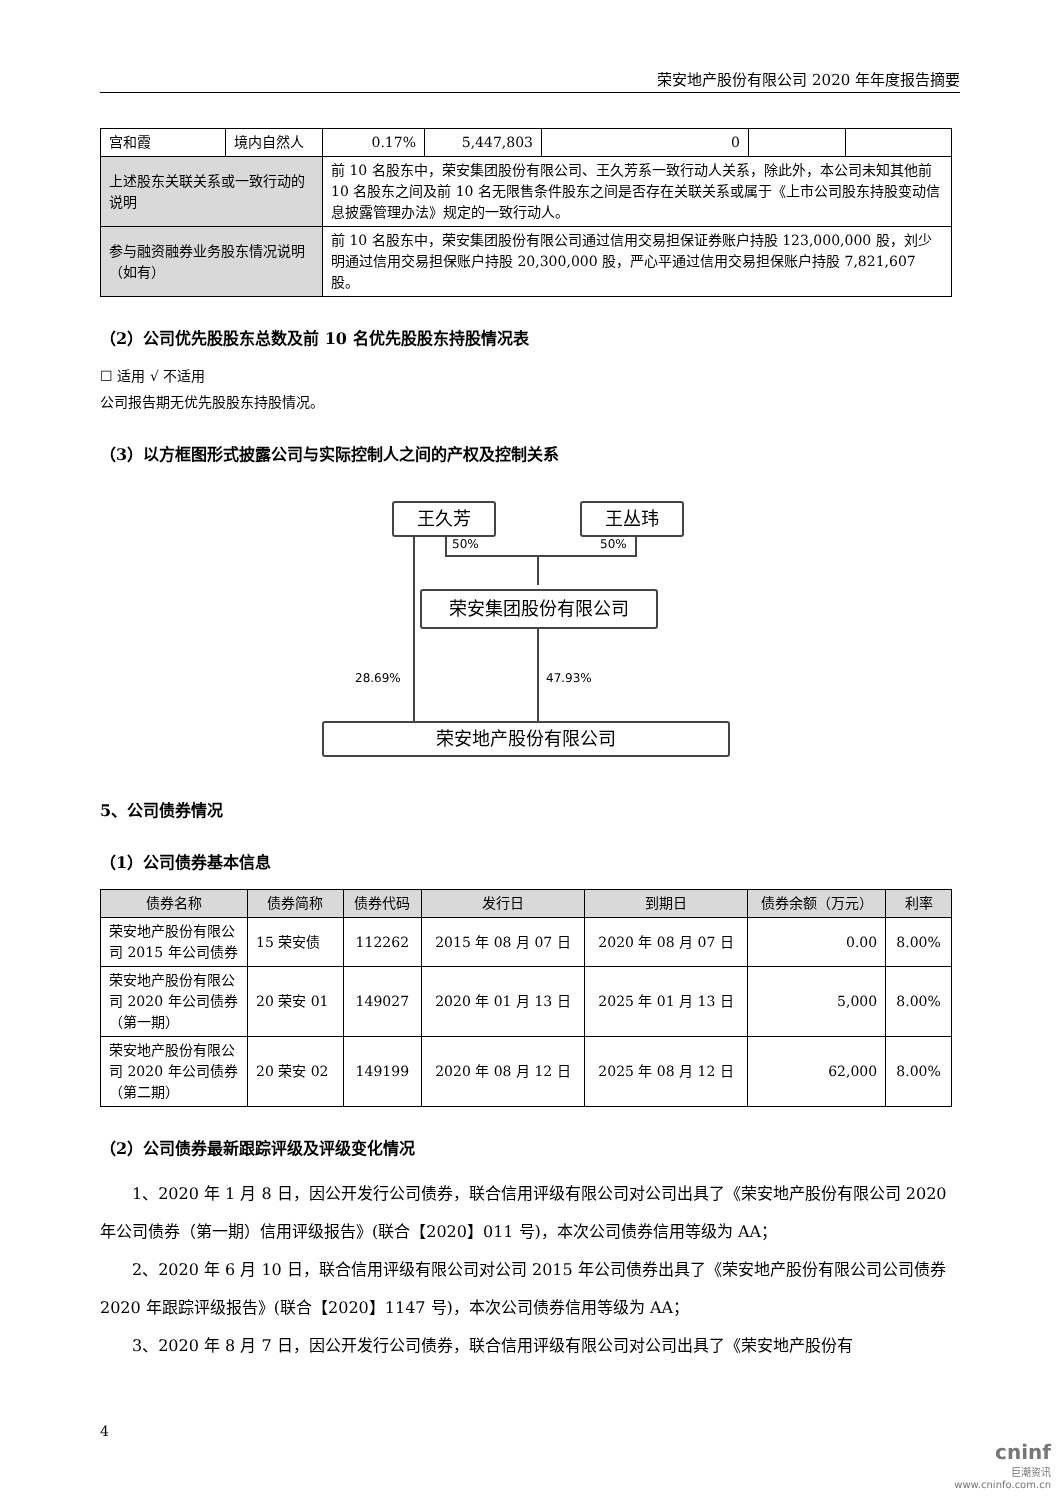荣安地产股份有限公司 2020 年年度报告摘要
| 宫和霞 | 境内自然人 | 0.17% | 5,447,803 | 0 | | |
| 上述股东关联关系或一致行动的说明 | | 前 10 名股东中，荣安集团股份有限公司、王久芳系一致行动人关系，除此外，本公司未知其他前 10 名股东之间及前 10 名无限售条件股东之间是否存在关联关系或属于《上市公司股东持股变动信息披露管理办法》规定的一致行动人。 | | | | |
| 参与融资融券业务股东情况说明（如有） | | 前 10 名股东中，荣安集团股份有限公司通过信用交易担保证券账户持股 123,000,000 股，刘少明通过信用交易担保账户持股 20,300,000 股，严心平通过信用交易担保账户持股 7,821,607 股。 | | | | |
（2）公司优先股股东总数及前 10 名优先股股东持股情况表
☐ 适用 √ 不适用
公司报告期无优先股股东持股情况。
（3）以方框图形式披露公司与实际控制人之间的产权及控制关系
王久芳 王丛玮
50% 50%
荣安集团股份有限公司
28.69% 47.93%
荣安地产股份有限公司
5、公司债券情况
（1）公司债券基本信息
| 债券名称 | 债券简称 | 债券代码 | 发行日 | 到期日 | 债券余额（万元） | 利率 |
| --- | --- | --- | --- | --- | --- | --- |
| 荣安地产股份有限公司 2015 年公司债券 | 15 荣安债 | 112262 | 2015 年 08 月 07 日 | 2020 年 08 月 07 日 | 0.00 | 8.00% |
| 荣安地产股份有限公司 2020 年公司债券（第一期） | 20 荣安 01 | 149027 | 2020 年 01 月 13 日 | 2025 年 01 月 13 日 | 5,000 | 8.00% |
| 荣安地产股份有限公司 2020 年公司债券（第二期） | 20 荣安 02 | 149199 | 2020 年 08 月 12 日 | 2025 年 08 月 12 日 | 62,000 | 8.00% |
（2）公司债券最新跟踪评级及评级变化情况
1、2020 年 1 月 8 日，因公开发行公司债券，联合信用评级有限公司对公司出具了《荣安地产股份有限公司 2020 年公司债券（第一期）信用评级报告》(联合【2020】011 号)，本次公司债券信用等级为 AA；
2、2020 年 6 月 10 日，联合信用评级有限公司对公司 2015 年公司债券出具了《荣安地产股份有限公司公司债券 2020 年跟踪评级报告》(联合【2020】1147 号)，本次公司债券信用等级为 AA；
3、2020 年 8 月 7 日，因公开发行公司债券，联合信用评级有限公司对公司出具了《荣安地产股份有
4
cninf
巨潮资讯
www.cninfo.com.cn